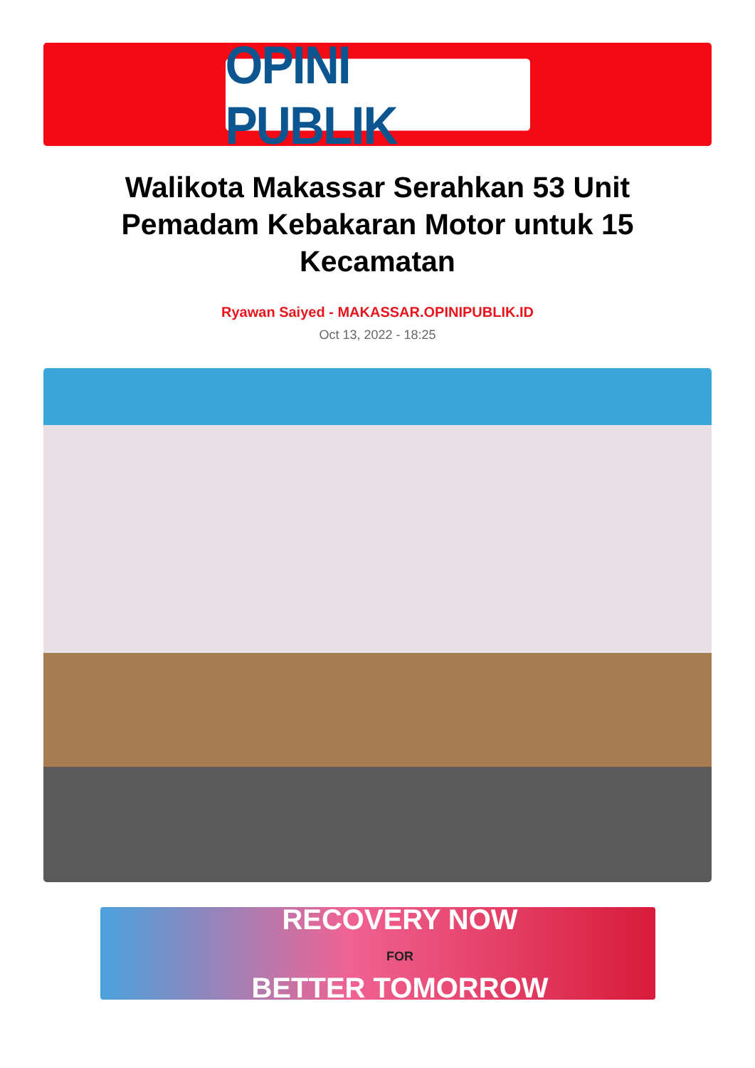OPINI PUBLIK
Walikota Makassar Serahkan 53 Unit Pemadam Kebakaran Motor untuk 15 Kecamatan
Ryawan Saiyed - MAKASSAR.OPINIPUBLIK.ID
Oct 13, 2022 - 18:25
RECOVERY NOW
FOR
BETTER TOMORROW